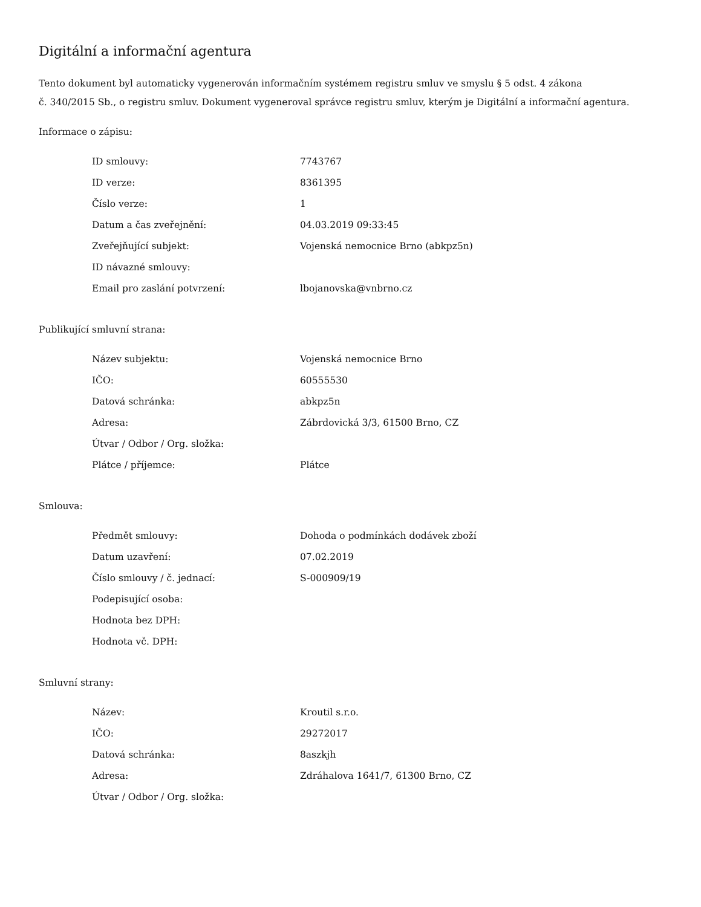Digitální a informační agentura
Tento dokument byl automaticky vygenerován informačním systémem registru smluv ve smyslu § 5 odst. 4 zákona
č. 340/2015 Sb., o registru smluv. Dokument vygeneroval správce registru smluv, kterým je Digitální a informační agentura.
Informace o zápisu:
| ID smlouvy: | 7743767 |
| ID verze: | 8361395 |
| Číslo verze: | 1 |
| Datum a čas zveřejnění: | 04.03.2019 09:33:45 |
| Zveřejňující subjekt: | Vojenská nemocnice Brno (abkpz5n) |
| ID návazné smlouvy: | |
| Email pro zaslání potvrzení: | lbojanovska@vnbrno.cz |
Publikující smluvní strana:
| Název subjektu: | Vojenská nemocnice Brno |
| IČO: | 60555530 |
| Datová schránka: | abkpz5n |
| Adresa: | Zábrdovická 3/3, 61500 Brno, CZ |
| Útvar / Odbor / Org. složka: | |
| Plátce / příjemce: | Plátce |
Smlouva:
| Předmět smlouvy: | Dohoda o podmínkách dodávek zboží |
| Datum uzavření: | 07.02.2019 |
| Číslo smlouvy / č. jednací: | S-000909/19 |
| Podepisující osoba: | |
| Hodnota bez DPH: | |
| Hodnota vč. DPH: | |
Smluvní strany:
| Název: | Kroutil s.r.o. |
| IČO: | 29272017 |
| Datová schránka: | 8aszkjh |
| Adresa: | Zdráhalova 1641/7, 61300 Brno, CZ |
| Útvar / Odbor / Org. složka: | |